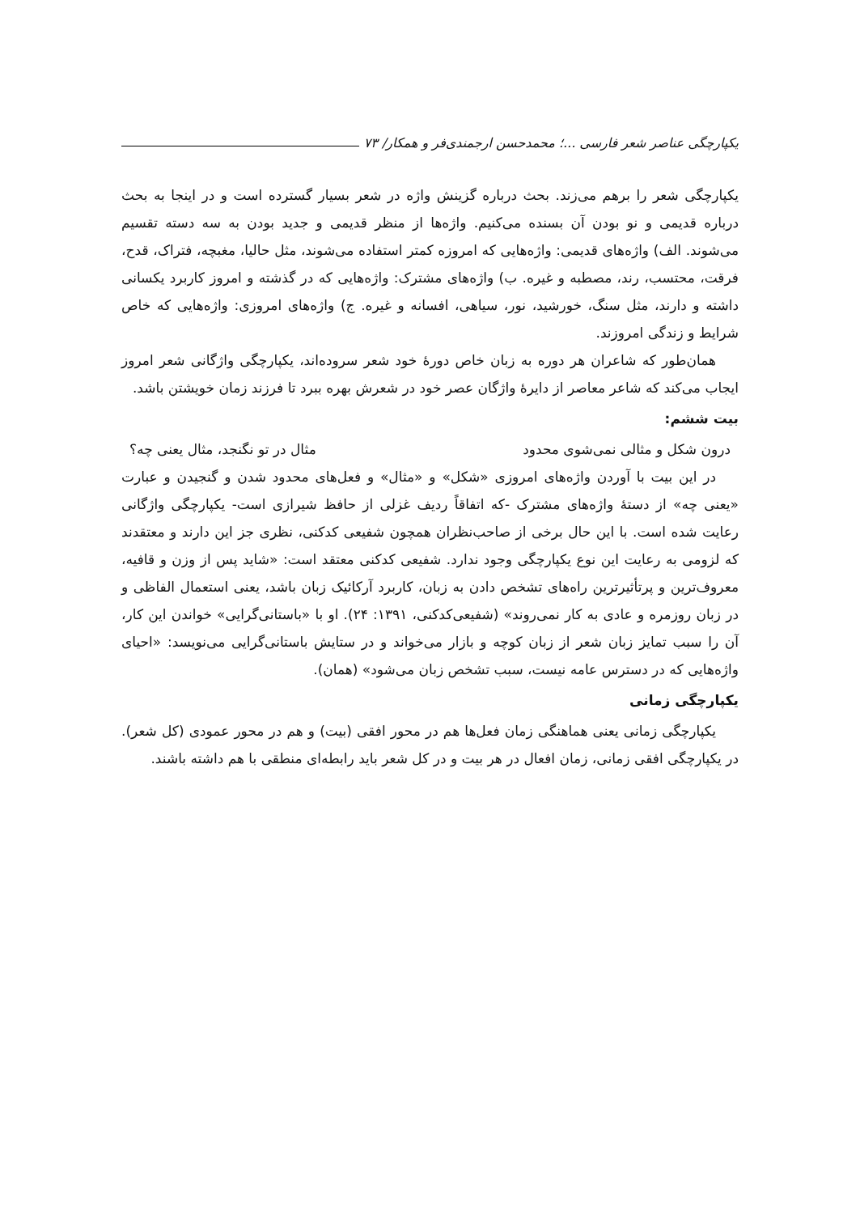یکپارچگی عناصر شعر فارسی ...؛ محمدحسن ارجمندی‌فر و همکار/ ۷۳
یکپارچگی شعر را برهم می‌زند. بحث درباره گزینش واژه در شعر بسیار گسترده است و در اینجا به بحث درباره قدیمی و نو بودن آن بسنده می‌کنیم. واژه‌ها از منظر قدیمی و جدید بودن به سه دسته تقسیم می‌شوند. الف) واژه‌های قدیمی: واژه‌هایی که امروزه کمتر استفاده می‌شوند، مثل حالیا، مغبچه، فتراک، قدح، فرقت، محتسب، رند، مصطبه و غیره. ب) واژه‌های مشترک: واژه‌هایی که در گذشته و امروز کاربرد یکسانی داشته و دارند، مثل سنگ، خورشید، نور، سیاهی، افسانه و غیره. ج) واژه‌های امروزی: واژه‌هایی که خاص شرایط و زندگی امروزند.
همان‌طور که شاعران هر دوره به زبان خاص دورهٔ خود شعر سروده‌اند، یکپارچگی واژگانی شعر امروز ایجاب می‌کند که شاعر معاصر از دایرهٔ واژگان عصر خود در شعرش بهره ببرد تا فرزند زمان خویشتن باشد.
بیت ششم:
درون شکل و مثالی نمی‌شوی محدود مثال در تو نگنجد، مثال یعنی چه؟
در این بیت با آوردن واژه‌های امروزی «شکل» و «مثال» و فعل‌های محدود شدن و گنجیدن و عبارت «یعنی چه» از دستهٔ واژه‌های مشترک -که اتفاقاً ردیف غزلی از حافظ شیرازی است- یکپارچگی واژگانی رعایت شده است. با این حال برخی از صاحب‌نظران همچون شفیعی کدکنی، نظری جز این دارند و معتقدند که لزومی به رعایت این نوع یکپارچگی وجود ندارد. شفیعی کدکنی معتقد است: «شاید پس از وزن و قافیه، معروف‌ترین و پرتأثیرترین راه‌های تشخص دادن به زبان، کاربرد آرکائیک زبان باشد، یعنی استعمال الفاظی و در زبان روزمره و عادی به کار نمی‌روند» (شفیعی‌کدکنی، ۱۳۹۱: ۲۴). او با «باستانی‌گرایی» خواندن این کار، آن را سبب تمایز زبان شعر از زبان کوچه و بازار می‌خواند و در ستایش باستانی‌گرایی می‌نویسد: «احیای واژه‌هایی که در دسترس عامه نیست، سبب تشخص زبان می‌شود» (همان).
یکپارچگی زمانی
یکپارچگی زمانی یعنی هماهنگی زمان فعل‌ها هم در محور افقی (بیت) و هم در محور عمودی (کل شعر). در یکپارچگی افقی زمانی، زمان افعال در هر بیت و در کل شعر باید رابطه‌ای منطقی با هم داشته باشند.